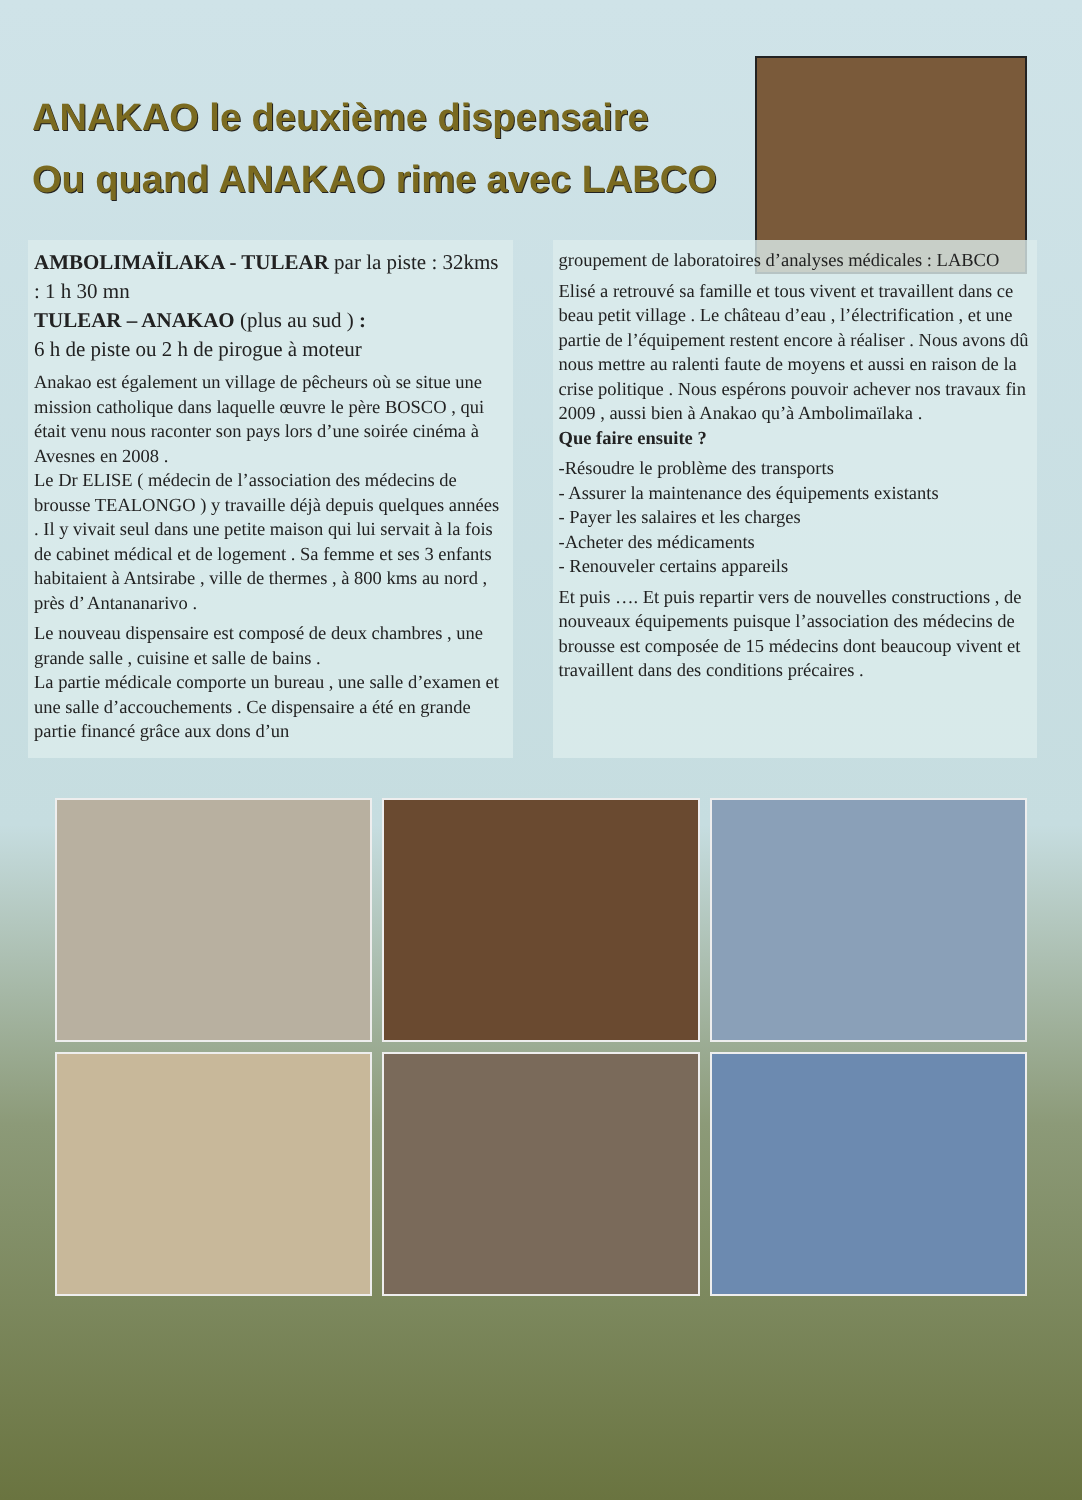ANAKAO le deuxième dispensaire
Ou quand ANAKAO rime avec LABCO
AMBOLIMAÏLAKA - TULEAR par la piste : 32kms : 1 h 30 mn
TULEAR – ANAKAO (plus au sud ) :
6 h de piste ou 2 h de pirogue à moteur
Anakao est également un village de pêcheurs où se situe une mission catholique dans laquelle œuvre le père BOSCO , qui était venu nous raconter son pays lors d’une soirée cinéma à Avesnes en 2008 .
Le Dr ELISE ( médecin de l’association des médecins de brousse TEALONGO ) y travaille déjà depuis quelques années . Il y vivait seul dans une petite maison qui lui servait à la fois de cabinet médical et de logement . Sa femme et ses 3 enfants habitaient à Antsirabe , ville de thermes , à 800 kms au nord , près d’ Antananarivo .
Le nouveau dispensaire est composé de deux chambres , une grande salle , cuisine et salle de bains .
La partie médicale comporte un bureau , une salle d’examen et une salle d’accouchements . Ce dispensaire a été en grande partie financé grâce aux dons d’un
groupement de laboratoires d’analyses médicales : LABCO
Elisé a retrouvé sa famille et tous vivent et travaillent dans ce beau petit village . Le château d’eau , l’électrification , et une partie de l’équipement restent encore à réaliser . Nous avons dû nous mettre au ralenti faute de moyens et aussi en raison de la crise politique . Nous espérons pouvoir achever nos travaux fin 2009 , aussi bien à Anakao qu’à Ambolimaïlaka .
Que faire ensuite ?
-Résoudre le problème des transports
- Assurer la maintenance des équipements existants
- Payer les salaires et les charges
-Acheter des médicaments
- Renouveler certains appareils
Et puis …. Et puis repartir vers de nouvelles constructions , de nouveaux équipements puisque l’association des médecins de brousse est composée de 15 médecins dont beaucoup vivent et travaillent dans des conditions précaires .